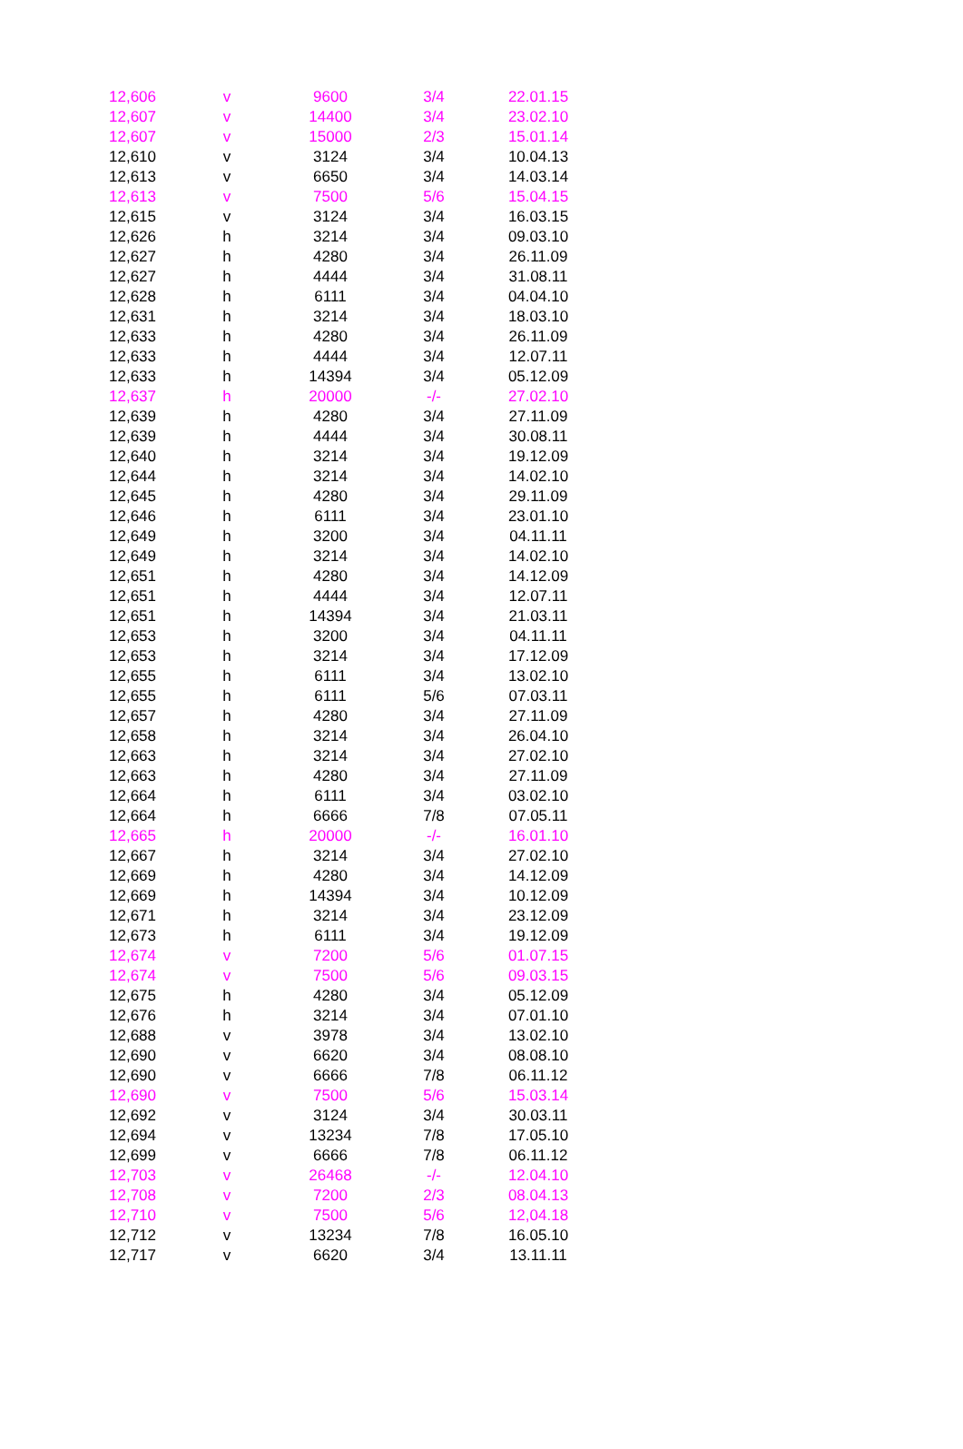| 12,606 | v | 9600 | 3/4 | 22.01.15 |
| 12,607 | v | 14400 | 3/4 | 23.02.10 |
| 12,607 | v | 15000 | 2/3 | 15.01.14 |
| 12,610 | v | 3124 | 3/4 | 10.04.13 |
| 12,613 | v | 6650 | 3/4 | 14.03.14 |
| 12,613 | v | 7500 | 5/6 | 15.04.15 |
| 12,615 | v | 3124 | 3/4 | 16.03.15 |
| 12,626 | h | 3214 | 3/4 | 09.03.10 |
| 12,627 | h | 4280 | 3/4 | 26.11.09 |
| 12,627 | h | 4444 | 3/4 | 31.08.11 |
| 12,628 | h | 6111 | 3/4 | 04.04.10 |
| 12,631 | h | 3214 | 3/4 | 18.03.10 |
| 12,633 | h | 4280 | 3/4 | 26.11.09 |
| 12,633 | h | 4444 | 3/4 | 12.07.11 |
| 12,633 | h | 14394 | 3/4 | 05.12.09 |
| 12,637 | h | 20000 | -/- | 27.02.10 |
| 12,639 | h | 4280 | 3/4 | 27.11.09 |
| 12,639 | h | 4444 | 3/4 | 30.08.11 |
| 12,640 | h | 3214 | 3/4 | 19.12.09 |
| 12,644 | h | 3214 | 3/4 | 14.02.10 |
| 12,645 | h | 4280 | 3/4 | 29.11.09 |
| 12,646 | h | 6111 | 3/4 | 23.01.10 |
| 12,649 | h | 3200 | 3/4 | 04.11.11 |
| 12,649 | h | 3214 | 3/4 | 14.02.10 |
| 12,651 | h | 4280 | 3/4 | 14.12.09 |
| 12,651 | h | 4444 | 3/4 | 12.07.11 |
| 12,651 | h | 14394 | 3/4 | 21.03.11 |
| 12,653 | h | 3200 | 3/4 | 04.11.11 |
| 12,653 | h | 3214 | 3/4 | 17.12.09 |
| 12,655 | h | 6111 | 3/4 | 13.02.10 |
| 12,655 | h | 6111 | 5/6 | 07.03.11 |
| 12,657 | h | 4280 | 3/4 | 27.11.09 |
| 12,658 | h | 3214 | 3/4 | 26.04.10 |
| 12,663 | h | 3214 | 3/4 | 27.02.10 |
| 12,663 | h | 4280 | 3/4 | 27.11.09 |
| 12,664 | h | 6111 | 3/4 | 03.02.10 |
| 12,664 | h | 6666 | 7/8 | 07.05.11 |
| 12,665 | h | 20000 | -/- | 16.01.10 |
| 12,667 | h | 3214 | 3/4 | 27.02.10 |
| 12,669 | h | 4280 | 3/4 | 14.12.09 |
| 12,669 | h | 14394 | 3/4 | 10.12.09 |
| 12,671 | h | 3214 | 3/4 | 23.12.09 |
| 12,673 | h | 6111 | 3/4 | 19.12.09 |
| 12,674 | v | 7200 | 5/6 | 01.07.15 |
| 12,674 | v | 7500 | 5/6 | 09.03.15 |
| 12,675 | h | 4280 | 3/4 | 05.12.09 |
| 12,676 | h | 3214 | 3/4 | 07.01.10 |
| 12,688 | v | 3978 | 3/4 | 13.02.10 |
| 12,690 | v | 6620 | 3/4 | 08.08.10 |
| 12,690 | v | 6666 | 7/8 | 06.11.12 |
| 12,690 | v | 7500 | 5/6 | 15.03.14 |
| 12,692 | v | 3124 | 3/4 | 30.03.11 |
| 12,694 | v | 13234 | 7/8 | 17.05.10 |
| 12,699 | v | 6666 | 7/8 | 06.11.12 |
| 12,703 | v | 26468 | -/- | 12.04.10 |
| 12,708 | v | 7200 | 2/3 | 08.04.13 |
| 12,710 | v | 7500 | 5/6 | 12,04.18 |
| 12,712 | v | 13234 | 7/8 | 16.05.10 |
| 12,717 | v | 6620 | 3/4 | 13.11.11 |